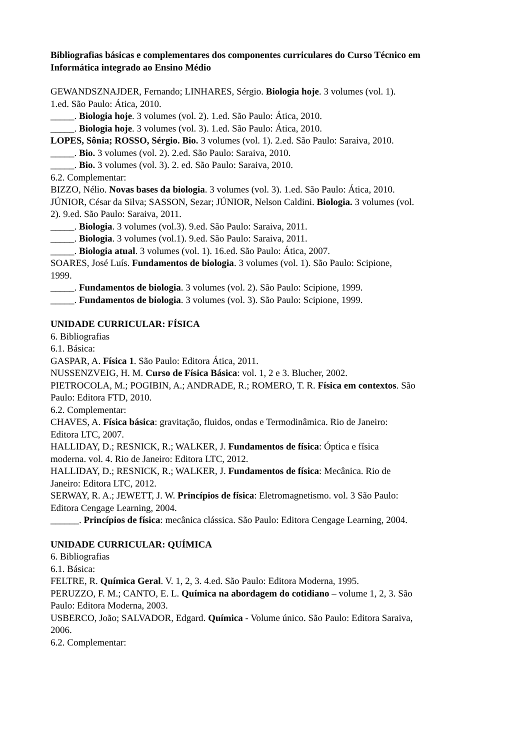Bibliografias básicas e complementares dos componentes curriculares do Curso Técnico em Informática integrado ao Ensino Médio
GEWANDSZNAJDER, Fernando; LINHARES, Sérgio. Biologia hoje. 3 volumes (vol. 1). 1.ed. São Paulo: Ática, 2010.
_____. Biologia hoje. 3 volumes (vol. 2). 1.ed. São Paulo: Ática, 2010.
_____. Biologia hoje. 3 volumes (vol. 3). 1.ed. São Paulo: Ática, 2010.
LOPES, Sônia; ROSSO, Sérgio. Bio. 3 volumes (vol. 1). 2.ed. São Paulo: Saraiva, 2010.
_____. Bio. 3 volumes (vol. 2). 2.ed. São Paulo: Saraiva, 2010.
_____. Bio. 3 volumes (vol. 3). 2. ed. São Paulo: Saraiva, 2010.
6.2. Complementar:
BIZZO, Nélio. Novas bases da biologia. 3 volumes (vol. 3). 1.ed. São Paulo: Ática, 2010.
JÚNIOR, César da Silva; SASSON, Sezar; JÚNIOR, Nelson Caldini. Biologia. 3 volumes (vol. 2). 9.ed. São Paulo: Saraiva, 2011.
_____. Biologia. 3 volumes (vol.3). 9.ed. São Paulo: Saraiva, 2011.
_____. Biologia. 3 volumes (vol.1). 9.ed. São Paulo: Saraiva, 2011.
_____. Biologia atual. 3 volumes (vol. 1). 16.ed. São Paulo: Ática, 2007.
SOARES, José Luís. Fundamentos de biologia. 3 volumes (vol. 1). São Paulo: Scipione, 1999.
_____. Fundamentos de biologia. 3 volumes (vol. 2). São Paulo: Scipione, 1999.
_____. Fundamentos de biologia. 3 volumes (vol. 3). São Paulo: Scipione, 1999.
UNIDADE CURRICULAR: FÍSICA
6. Bibliografias
6.1. Básica:
GASPAR, A. Física 1. São Paulo: Editora Ática, 2011.
NUSSENZVEIG, H. M. Curso de Física Básica: vol. 1, 2 e 3. Blucher, 2002.
PIETROCOLA, M.; POGIBIN, A.; ANDRADE, R.; ROMERO, T. R. Física em contextos. São Paulo: Editora FTD, 2010.
6.2. Complementar:
CHAVES, A. Física básica: gravitação, fluidos, ondas e Termodinâmica. Rio de Janeiro: Editora LTC, 2007.
HALLIDAY, D.; RESNICK, R.; WALKER, J. Fundamentos de física: Óptica e física moderna. vol. 4. Rio de Janeiro: Editora LTC, 2012.
HALLIDAY, D.; RESNICK, R.; WALKER, J. Fundamentos de física: Mecânica. Rio de Janeiro: Editora LTC, 2012.
SERWAY, R. A.; JEWETT, J. W. Princípios de física: Eletromagnetismo. vol. 3 São Paulo: Editora Cengage Learning, 2004.
______. Princípios de física: mecânica clássica. São Paulo: Editora Cengage Learning, 2004.
UNIDADE CURRICULAR: QUÍMICA
6. Bibliografias
6.1. Básica:
FELTRE, R. Química Geral. V. 1, 2, 3. 4.ed. São Paulo: Editora Moderna, 1995.
PERUZZO, F. M.; CANTO, E. L. Química na abordagem do cotidiano – volume 1, 2, 3. São Paulo: Editora Moderna, 2003.
USBERCO, João; SALVADOR, Edgard. Química - Volume único. São Paulo: Editora Saraiva, 2006.
6.2. Complementar: